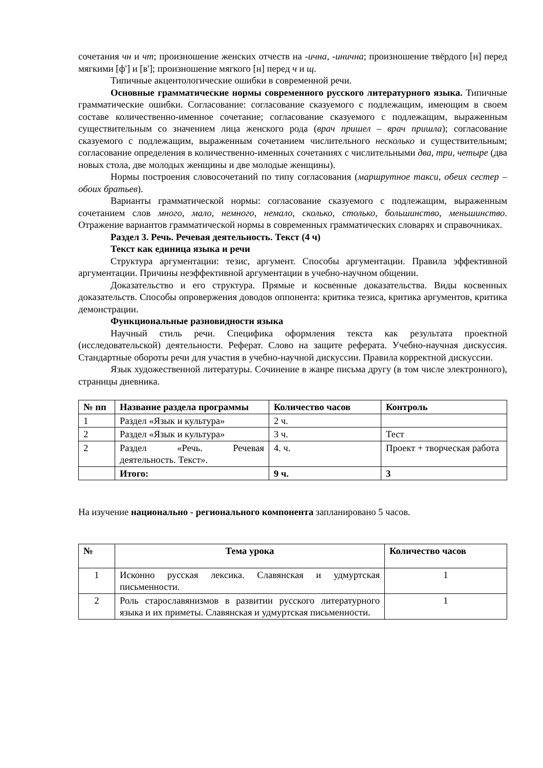сочетания чн и чт; произношение женских отчеств на -ична, -инична; произношение твёрдого [н] перед мягкими [ф'] и [в']; произношение мягкого [н] перед ч и щ.
Типичные акцентологические ошибки в современной речи.
Основные грамматические нормы современного русского литературного языка. Типичные грамматические ошибки. Согласование: согласование сказуемого с подлежащим, имеющим в своем составе количественно-именное сочетание; согласование сказуемого с подлежащим, выраженным существительным со значением лица женского рода (врач пришел – врач пришла); согласование сказуемого с подлежащим, выраженным сочетанием числительного несколько и существительным; согласование определения в количественно-именных сочетаниях с числительными два, три, четыре (два новых стола, две молодых женщины и две молодые женщины).
Нормы построения словосочетаний по типу согласования (маршрутное такси, обеих сестер – обоих братьев).
Варианты грамматической нормы: согласование сказуемого с подлежащим, выраженным сочетанием слов много, мало, немного, немало, сколько, столько, большинство, меньшинство. Отражение вариантов грамматической нормы в современных грамматических словарях и справочниках.
Раздел 3. Речь. Речевая деятельность. Текст (4 ч)
Текст как единица языка и речи
Структура аргументации: тезис, аргумент. Способы аргументации. Правила эффективной аргументации. Причины неэффективной аргументации в учебно-научном общении.
Доказательство и его структура. Прямые и косвенные доказательства. Виды косвенных доказательств. Способы опровержения доводов оппонента: критика тезиса, критика аргументов, критика демонстрации.
Функциональные разновидности языка
Научный стиль речи. Специфика оформления текста как результата проектной (исследовательской) деятельности. Реферат. Слово на защите реферата. Учебно-научная дискуссия. Стандартные обороты речи для участия в учебно-научной дискуссии. Правила корректной дискуссии.
Язык художественной литературы. Сочинение в жанре письма другу (в том числе электронного), страницы дневника.
| № пп | Название раздела программы | Количество часов | Контроль |
| --- | --- | --- | --- |
| 1 | Раздел «Язык и культура» | 2 ч. | |
| 2 | Раздел «Язык и культура» | 3 ч. | Тест |
| 2 | Раздел «Речь. Речевая деятельность. Текст». | 4. ч. | Проект + творческая работа |
| | Итого: | 9 ч. | 3 |
На изучение национально - регионального компонента запланировано 5 часов.
| № | Тема урока | Количество часов |
| --- | --- | --- |
| 1 | Исконно русская лексика. Славянская и удмуртская письменности. | 1 |
| 2 | Роль старославянизмов в развитии русского литературного языка и их приметы. Славянская и удмуртская письменности. | 1 |